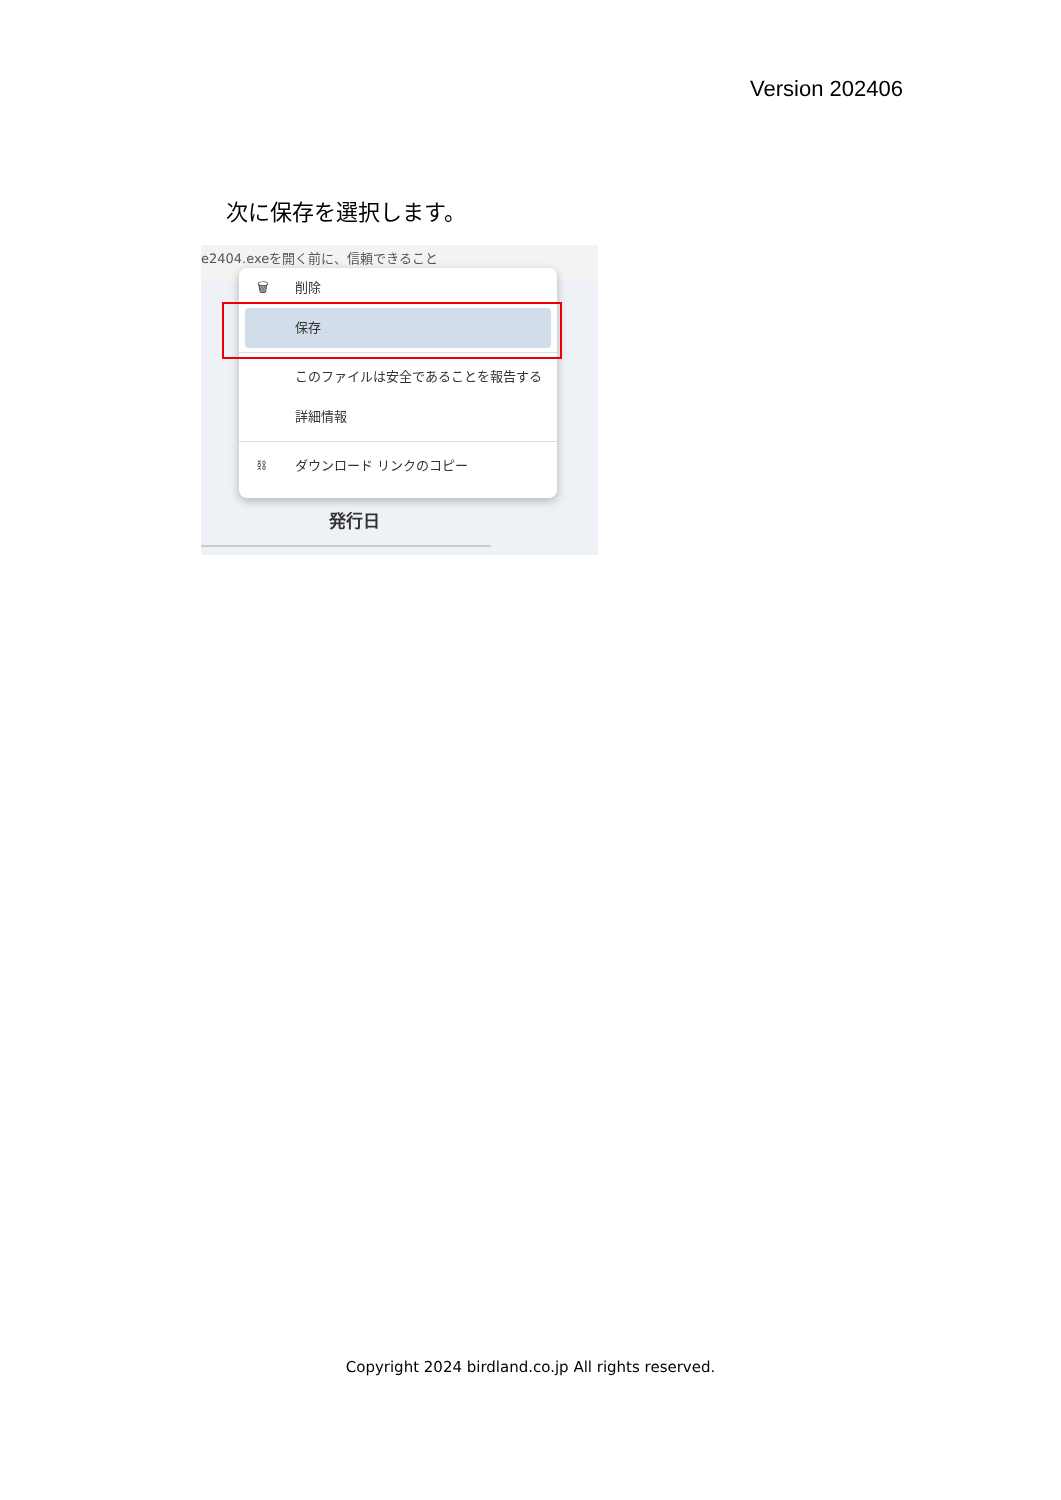Version 202406
次に保存を選択します。
e2404.exeを開く前に、信頼できること
🗑 削除
保存
このファイルは安全であることを報告する
詳細情報
⛓ ダウンロード リンクのコピー
発行日
Copyright 2024 birdland.co.jp All rights reserved.